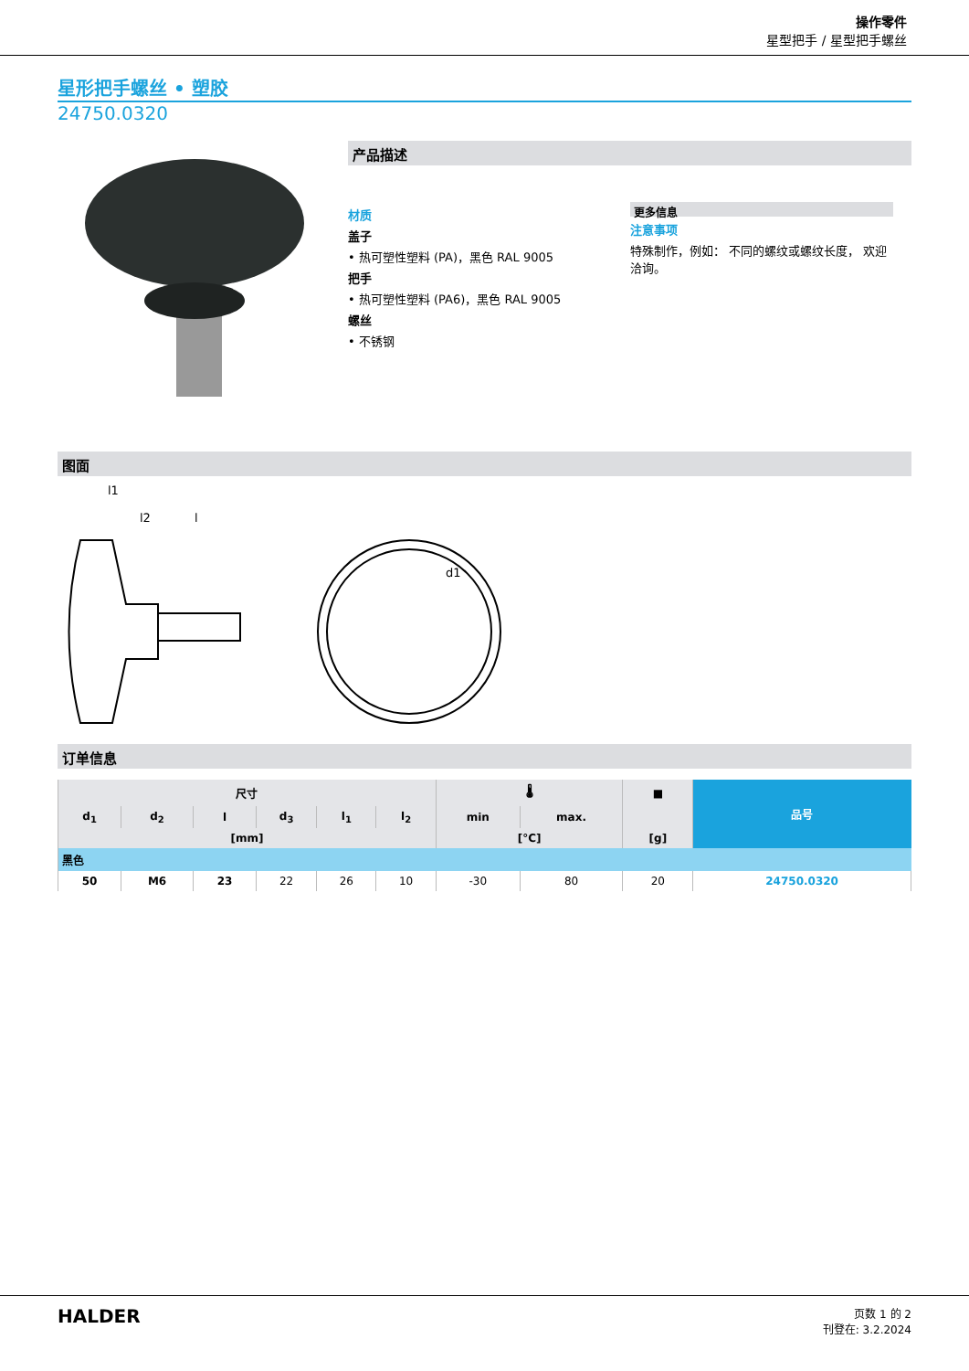操作零件
星型把手 / 星型把手螺丝
星形把手螺丝 • 塑胶
24750.0320
产品描述
材质
盖子
• 热可塑性塑料 (PA)，黑色 RAL 9005
把手
• 热可塑性塑料 (PA6)，黑色 RAL 9005
螺丝
• 不锈钢
更多信息
注意事项
特殊制作，例如： 不同的螺纹或螺纹长度， 欢迎洽询。
图面
l1
l2
l
d1
订单信息
| 尺寸 | | | | | | 🌡 | | ■ | 品号 |
| --- | --- | --- | --- | --- | --- | --- | --- | --- | --- |
| d<sub>1</sub> | d<sub>2</sub> | l | d<sub>3</sub> | l<sub>1</sub> | l<sub>2</sub> | min | max. | | |
| [mm] | | | | | | [°C] | | [g] | |
| 黑色 | | | | | | | | | |
| 50 | M6 | 23 | 22 | 26 | 10 | -30 | 80 | 20 | 24750.0320 |
HALDER
页数 1 的 2
刊登在: 3.2.2024